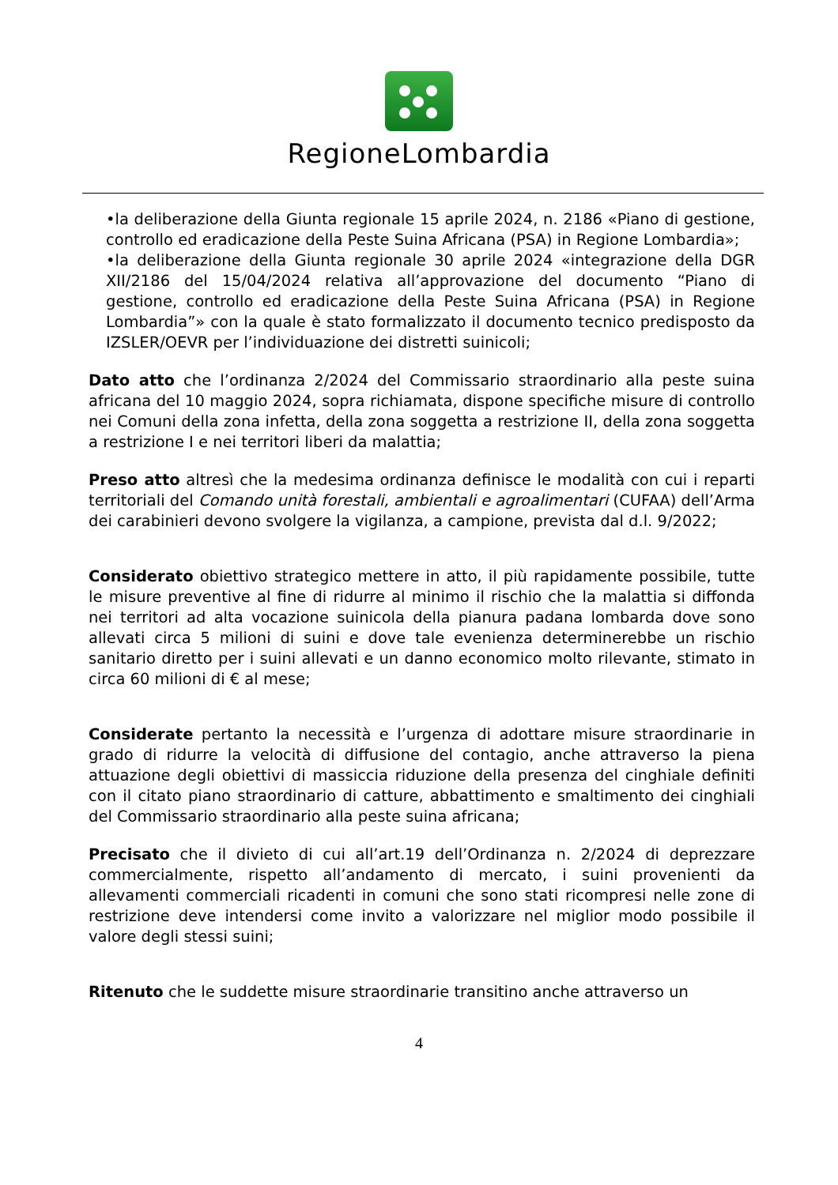RegioneLombardia
•la deliberazione della Giunta regionale 15 aprile 2024, n. 2186 «Piano di gestione, controllo ed eradicazione della Peste Suina Africana (PSA) in Regione Lombardia»;
•la deliberazione della Giunta regionale 30 aprile 2024 «integrazione della DGR XII/2186 del 15/04/2024 relativa all’approvazione del documento “Piano di gestione, controllo ed eradicazione della Peste Suina Africana (PSA) in Regione Lombardia”» con la quale è stato formalizzato il documento tecnico predisposto da IZSLER/OEVR per l’individuazione dei distretti suinicoli;
Dato atto che l’ordinanza 2/2024 del Commissario straordinario alla peste suina africana del 10 maggio 2024, sopra richiamata, dispone specifiche misure di controllo nei Comuni della zona infetta, della zona soggetta a restrizione II, della zona soggetta a restrizione I e nei territori liberi da malattia;
Preso atto altresì che la medesima ordinanza definisce le modalità con cui i reparti territoriali del Comando unità forestali, ambientali e agroalimentari (CUFAA) dell’Arma dei carabinieri devono svolgere la vigilanza, a campione, prevista dal d.l. 9/2022;
Considerato obiettivo strategico mettere in atto, il più rapidamente possibile, tutte le misure preventive al fine di ridurre al minimo il rischio che la malattia si diffonda nei territori ad alta vocazione suinicola della pianura padana lombarda dove sono allevati circa 5 milioni di suini e dove tale evenienza determinerebbe un rischio sanitario diretto per i suini allevati e un danno economico molto rilevante, stimato in circa 60 milioni di € al mese;
Considerate pertanto la necessità e l’urgenza di adottare misure straordinarie in grado di ridurre la velocità di diffusione del contagio, anche attraverso la piena attuazione degli obiettivi di massiccia riduzione della presenza del cinghiale definiti con il citato piano straordinario di catture, abbattimento e smaltimento dei cinghiali del Commissario straordinario alla peste suina africana;
Precisato che il divieto di cui all’art.19 dell’Ordinanza n. 2/2024 di deprezzare commercialmente, rispetto all’andamento di mercato, i suini provenienti da allevamenti commerciali ricadenti in comuni che sono stati ricompresi nelle zone di restrizione deve intendersi come invito a valorizzare nel miglior modo possibile il valore degli stessi suini;
Ritenuto che le suddette misure straordinarie transitino anche attraverso un
4